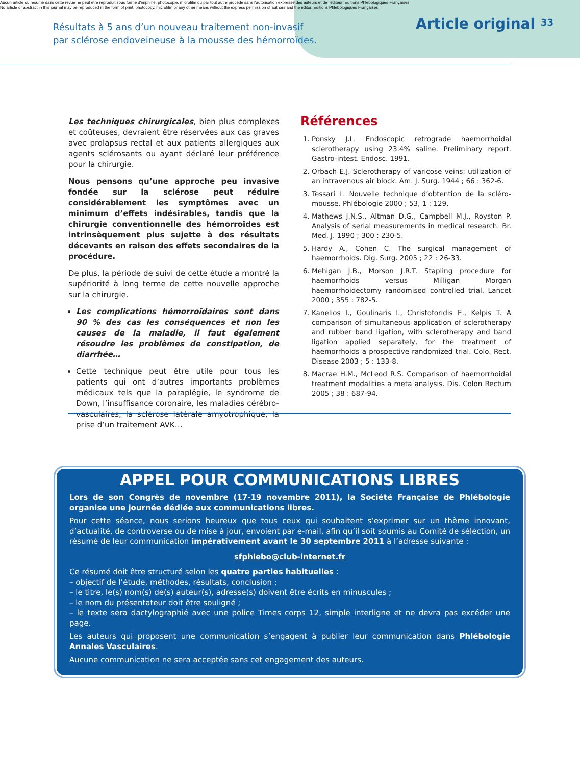Aucun article ou résumé dans cette revue ne peut être reproduit sous forme d'imprimé, photocopie, microfilm ou par tout autre procédé sans l'autorisation expresse des auteurs et de l'éditeur. Editions Phlébologiques Françaises
No article or abstract in this journal may be reproduced in the form of print, photocopy, microfilm or any other means without the express permission of authors and the editor. Editions Phlébologiques Françaises
Résultats à 5 ans d’un nouveau traitement non-invasif
par sclérose endoveineuse à la mousse des hémorroïdes.
Article original 33
Les techniques chirurgicales, bien plus complexes et coûteuses, devraient être réservées aux cas graves avec prolapsus rectal et aux patients allergiques aux agents sclérosants ou ayant déclaré leur préférence pour la chirurgie.
Nous pensons qu’une approche peu invasive fondée sur la sclérose peut réduire considérablement les symptômes avec un minimum d’effets indésirables, tandis que la chirurgie conventionnelle des hémorroïdes est intrinsèquement plus sujette à des résultats décevants en raison des effets secondaires de la procédure.
De plus, la période de suivi de cette étude a montré la supériorité à long terme de cette nouvelle approche sur la chirurgie.
Les complications hémorroïdaires sont dans 90 % des cas les conséquences et non les causes de la maladie, il faut également résoudre les problèmes de constipation, de diarrhée…
Cette technique peut être utile pour tous les patients qui ont d’autres importants problèmes médicaux tels que la paraplégie, le syndrome de Down, l’insuffisance coronaire, les maladies cérébro-vasculaires, la sclérose latérale amyotrophique, la prise d’un traitement AVK…
Références
1. Ponsky J.L. Endoscopic retrograde haemorrhoidal sclerotherapy using 23.4% saline. Preliminary report. Gastro-intest. Endosc. 1991.
2. Orbach E.J. Sclerotherapy of varicose veins: utilization of an intravenous air block. Am. J. Surg. 1944 ; 66 : 362-6.
3. Tessari L. Nouvelle technique d’obtention de la scléro-mousse. Phlébologie 2000 ; 53, 1 : 129.
4. Mathews J.N.S., Altman D.G., Campbell M.J., Royston P. Analysis of serial measurements in medical research. Br. Med. J. 1990 ; 300 : 230-5.
5. Hardy A., Cohen C. The surgical management of haemorrhoids. Dig. Surg. 2005 ; 22 : 26-33.
6. Mehigan J.B., Morson J.R.T. Stapling procedure for haemorrhoids versus Milligan Morgan haemorrhoidectomy randomised controlled trial. Lancet 2000 ; 355 : 782-5.
7. Kanelios I., Goulinaris I., Christoforidis E., Kelpis T. A comparison of simultaneous application of sclerotherapy and rubber band ligation, with sclerotherapy and band ligation applied separately, for the treatment of haemorrhoids a prospective randomized trial. Colo. Rect. Disease 2003 ; 5 : 133-8.
8. Macrae H.M., McLeod R.S. Comparison of haemorrhoidal treatment modalities a meta analysis. Dis. Colon Rectum 2005 ; 38 : 687-94.
APPEL POUR COMMUNICATIONS LIBRES
Lors de son Congrès de novembre (17-19 novembre 2011), la Société Française de Phlébologie organise une journée dédiée aux communications libres.
Pour cette séance, nous serions heureux que tous ceux qui souhaitent s’exprimer sur un thème innovant, d’actualité, de controverse ou de mise à jour, envoient par e-mail, afin qu’il soit soumis au Comité de sélection, un résumé de leur communication impérativement avant le 30 septembre 2011 à l’adresse suivante :
sfphlebo@club-internet.fr
Ce résumé doit être structuré selon les quatre parties habituelles :
– objectif de l’étude, méthodes, résultats, conclusion ;
– le titre, le(s) nom(s) de(s) auteur(s), adresse(s) doivent être écrits en minuscules ;
– le nom du présentateur doit être souligné ;
– le texte sera dactylographié avec une police Times corps 12, simple interligne et ne devra pas excéder une page.
Les auteurs qui proposent une communication s’engagent à publier leur communication dans Phlébologie Annales Vasculaires.
Aucune communication ne sera acceptée sans cet engagement des auteurs.